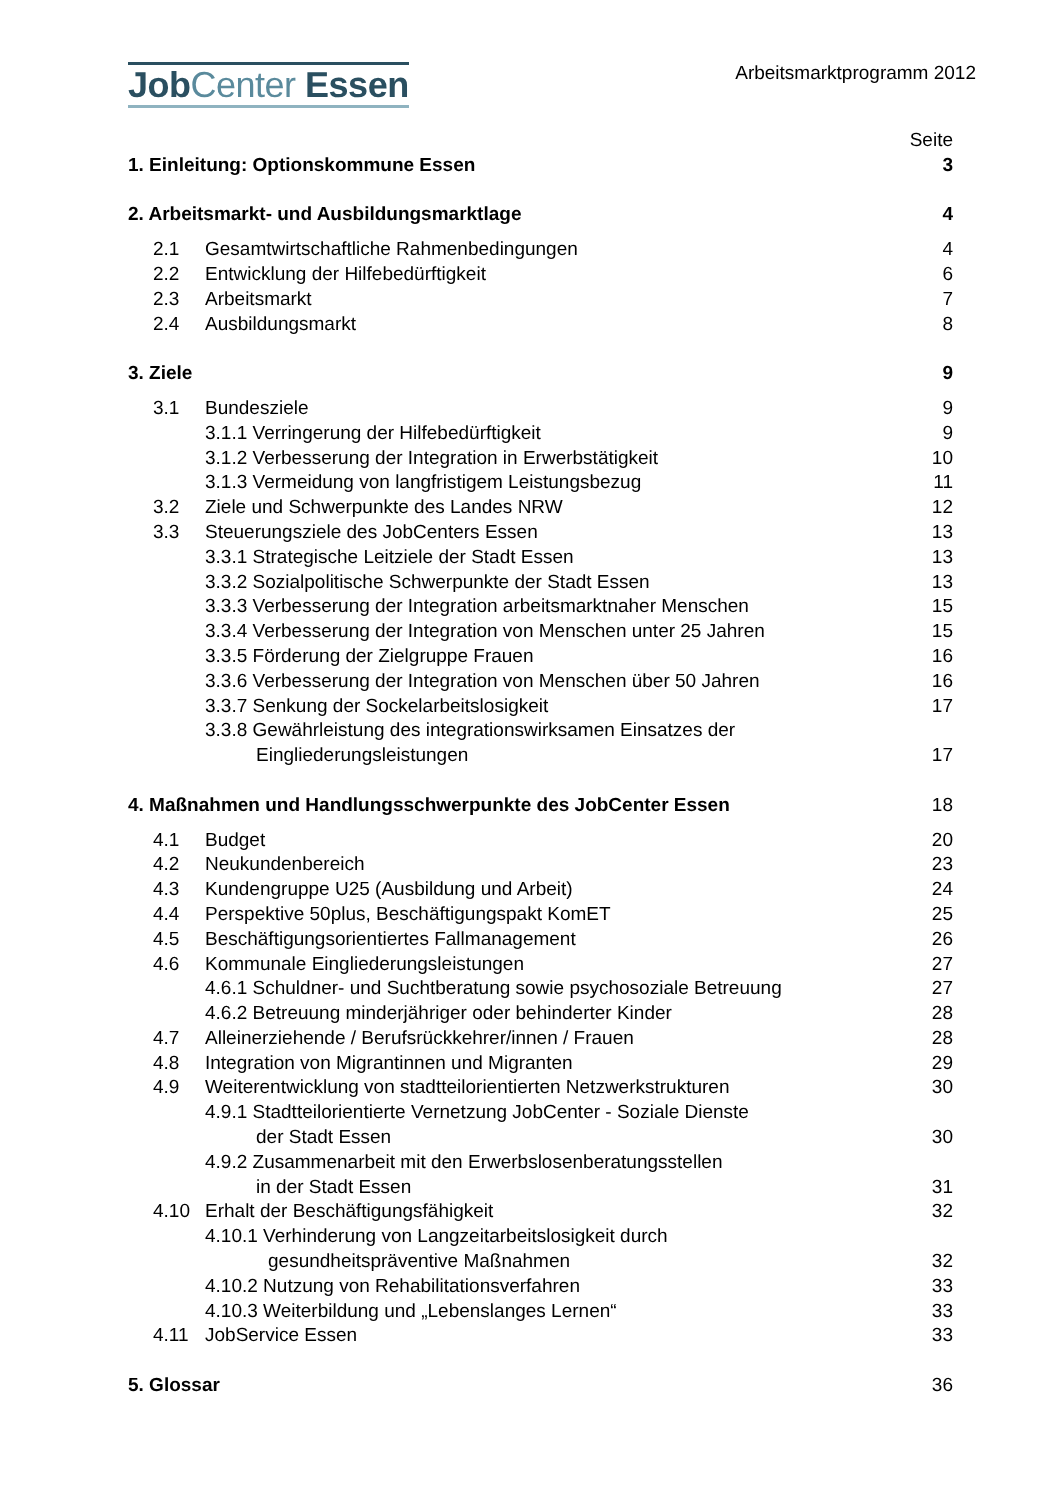JobCenter Essen
Arbeitsmarktprogramm 2012
Seite
1. Einleitung: Optionskommune Essen 3
2. Arbeitsmarkt- und Ausbildungsmarktlage 4
2.1 Gesamtwirtschaftliche Rahmenbedingungen 4
2.2 Entwicklung der Hilfebedürftigkeit 6
2.3 Arbeitsmarkt 7
2.4 Ausbildungsmarkt 8
3. Ziele 9
3.1 Bundesziele 9
3.1.1 Verringerung der Hilfebedürftigkeit 9
3.1.2 Verbesserung der Integration in Erwerbstätigkeit 10
3.1.3 Vermeidung von langfristigem Leistungsbezug 11
3.2 Ziele und Schwerpunkte des Landes NRW 12
3.3 Steuerungsziele des JobCenters Essen 13
3.3.1 Strategische Leitziele der Stadt Essen 13
3.3.2 Sozialpolitische Schwerpunkte der Stadt Essen 13
3.3.3 Verbesserung der Integration arbeitsmarktnaher Menschen 15
3.3.4 Verbesserung der Integration von Menschen unter 25 Jahren 15
3.3.5 Förderung der Zielgruppe Frauen 16
3.3.6 Verbesserung der Integration von Menschen über 50 Jahren 16
3.3.7 Senkung der Sockelarbeitslosigkeit 17
3.3.8 Gewährleistung des integrationswirksamen Einsatzes der
Eingliederungsleistungen 17
4. Maßnahmen und Handlungsschwerpunkte des JobCenter Essen 18
4.1 Budget 20
4.2 Neukundenbereich 23
4.3 Kundengruppe U25 (Ausbildung und Arbeit) 24
4.4 Perspektive 50plus, Beschäftigungspakt KomET 25
4.5 Beschäftigungsorientiertes Fallmanagement 26
4.6 Kommunale Eingliederungsleistungen 27
4.6.1 Schuldner- und Suchtberatung sowie psychosoziale Betreuung 27
4.6.2 Betreuung minderjähriger oder behinderter Kinder 28
4.7 Alleinerziehende / Berufsrückkehrer/innen / Frauen 28
4.8 Integration von Migrantinnen und Migranten 29
4.9 Weiterentwicklung von stadtteilorientierten Netzwerkstrukturen 30
4.9.1 Stadtteilorientierte Vernetzung JobCenter - Soziale Dienste
der Stadt Essen 30
4.9.2 Zusammenarbeit mit den Erwerbslosenberatungsstellen
in der Stadt Essen 31
4.10 Erhalt der Beschäftigungsfähigkeit 32
4.10.1 Verhinderung von Langzeitarbeitslosigkeit durch
gesundheitspräventive Maßnahmen 32
4.10.2 Nutzung von Rehabilitationsverfahren 33
4.10.3 Weiterbildung und „Lebenslanges Lernen“33
4.11 JobService Essen 33
5. Glossar 36